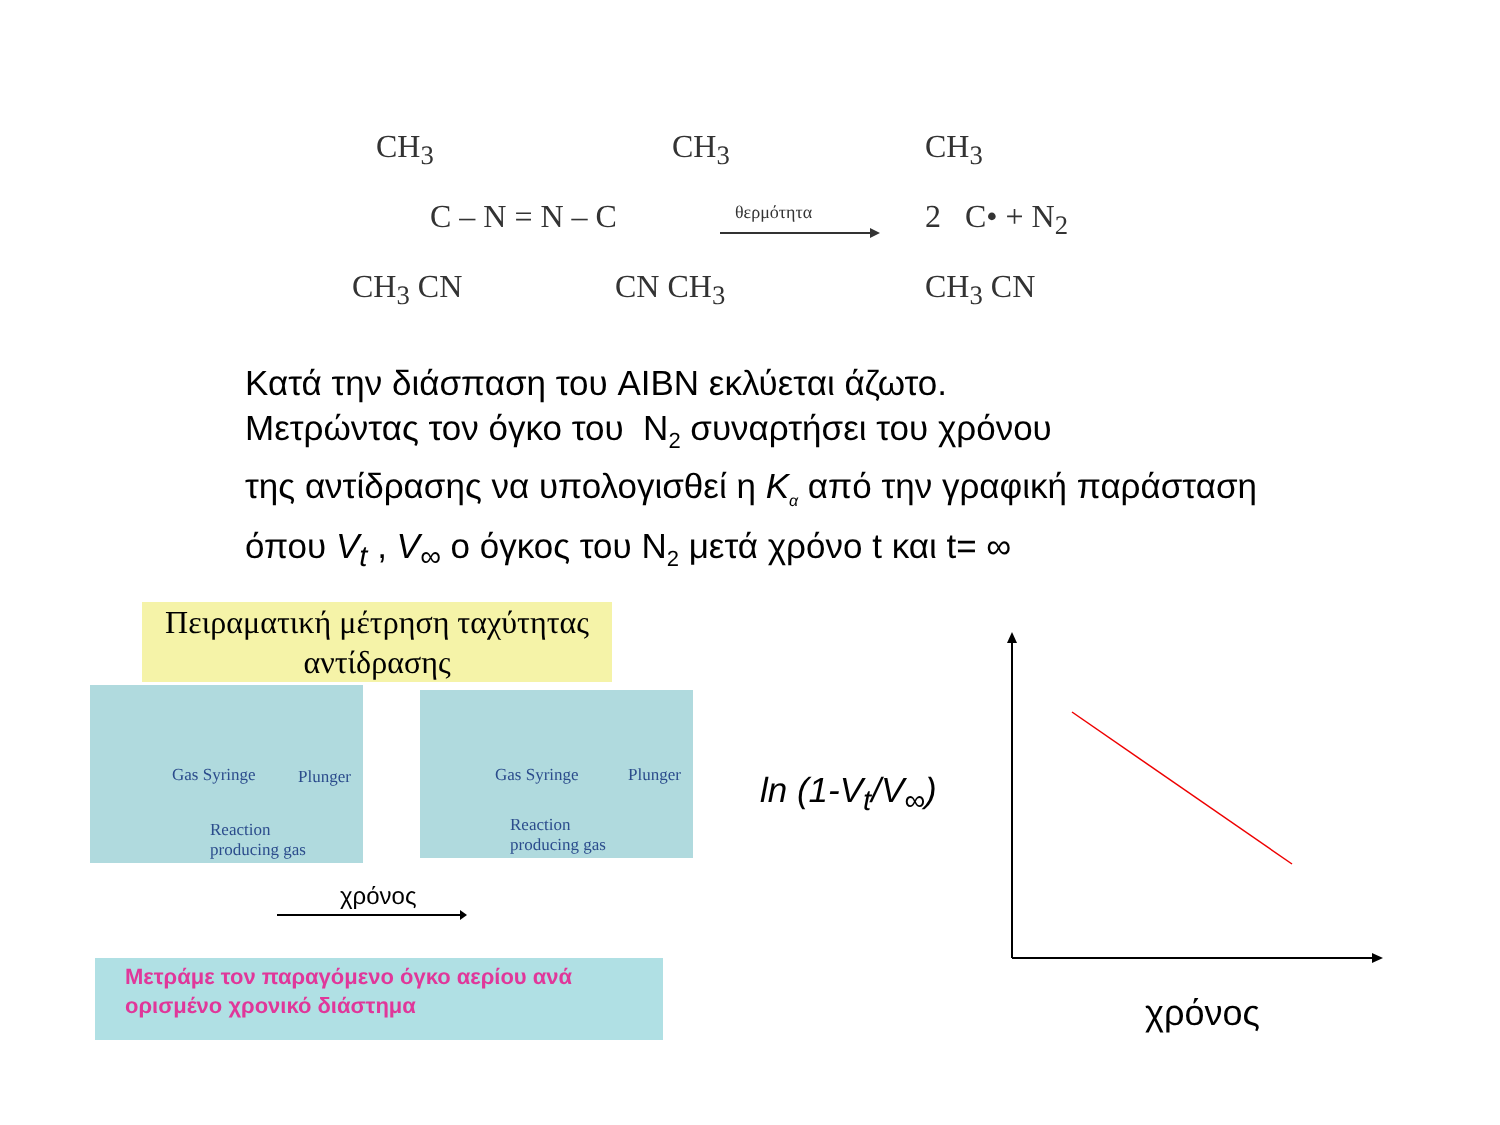CH<sub>3</sub> CH<sub>3</sub>
C – N = N – C
CH<sub>3</sub> CN CN CH<sub>3</sub>
θερμότητα
CH<sub>3</sub>
2 C• + N<sub>2</sub>
CH<sub>3</sub> CN
Κατά την διάσπαση του AIBN εκλύεται άζωτο.
Μετρώντας τον όγκο του N<sub>2</sub> συναρτήσει του χρόνου
της αντίδρασης να υπολογισθεί η K<sub>α</sub> από την γραφική παράσταση
όπου V<sub>t</sub> , V<sub>∞</sub> ο όγκος του N<sub>2</sub> μετά χρόνο t και t= ∞
Πειραματική μέτρηση ταχύτητας αντίδρασης
Gas Syringe Plunger
Reaction
producing gas
Gas Syringe Plunger
Reaction
producing gas
χρόνος
Μετράμε τον παραγόμενο όγκο αερίου ανά ορισμένο χρονικό διάστημα
ln (1-V<sub>t</sub>/V<sub>∞</sub>)
χρόνος